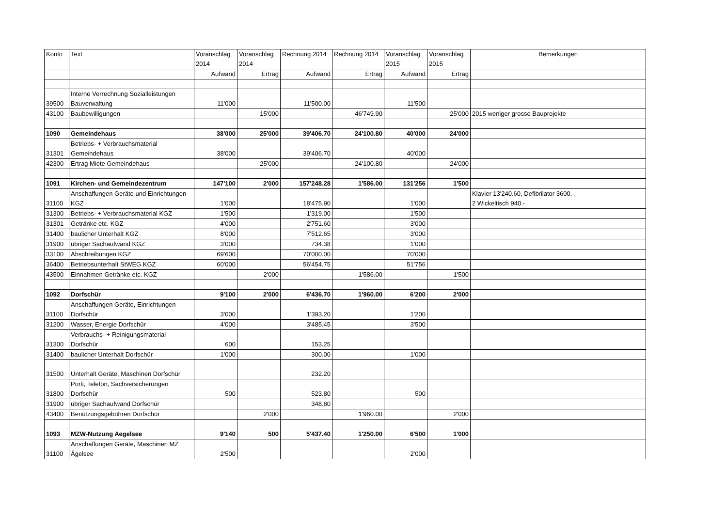| Konto | Text | Voranschlag 2014 | Voranschlag 2014 | Rechnung 2014 | Rechnung 2014 | Voranschlag 2015 | Voranschlag 2015 | Bemerkungen |
| --- | --- | --- | --- | --- | --- | --- | --- | --- |
| | | Aufwand | Ertrag | Aufwand | Ertrag | Aufwand | Ertrag | |
| 39500 | Interne Verrechnung Sozialleistungen Bauverwaltung | 11'000 | | 11'500.00 | | 11'500 | | |
| 43100 | Baubewilligungen | | 15'000 | | 46'749.90 | | 25'000 | 2015 weniger grosse Bauprojekte |
| 1090 | Gemeindehaus | 38'000 | 25'000 | 39'406.70 | 24'100.80 | 40'000 | 24'000 | |
| 31301 | Betriebs- + Verbrauchsmaterial Gemeindehaus | 38'000 | | 39'406.70 | | 40'000 | | |
| 42300 | Ertrag Miete Gemeindehaus | | 25'000 | | 24'100.80 | | 24'000 | |
| 1091 | Kirchen- und Gemeindezentrum | 147'100 | 2'000 | 157'248.28 | 1'586.00 | 131'256 | 1'500 | |
| 31100 | Anschaffungen Geräte und Einrichtungen KGZ | 1'000 | | 18'475.90 | | 1'000 | | Klavier 13'240.60, Defibrilator 3600.-, 2 Wickeltisch 940.- |
| 31300 | Betriebs- + Verbrauchsmaterial KGZ | 1'500 | | 1'319.00 | | 1'500 | | |
| 31301 | Getränke etc. KGZ | 4'000 | | 2'751.60 | | 3'000 | | |
| 31400 | baulicher Unterhalt KGZ | 8'000 | | 7'512.65 | | 3'000 | | |
| 31900 | übriger Sachaufwand KGZ | 3'000 | | 734.38 | | 1'000 | | |
| 33100 | Abschreibungen KGZ | 69'600 | | 70'000.00 | | 70'000 | | |
| 36400 | Betriebsunterhalt StWEG KGZ | 60'000 | | 56'454.75 | | 51'756 | | |
| 43500 | Einnahmen Getränke etc. KGZ | | 2'000 | | 1'586.00 | | 1'500 | |
| 1092 | Dorfschür | 9'100 | 2'000 | 6'436.70 | 1'960.00 | 6'200 | 2'000 | |
| 31100 | Anschaffungen Geräte, Einrichtungen Dorfschür | 3'000 | | 1'393.20 | | 1'200 | | |
| 31200 | Wasser, Energie Dorfschür | 4'000 | | 3'485.45 | | 3'500 | | |
| 31300 | Verbrauchs- + Reinigungsmaterial Dorfschür | 600 | | 153.25 | | | | |
| 31400 | baulicher Unterhalt Dorfschür | 1'000 | | 300.00 | | 1'000 | | |
| 31500 | Unterhalt Geräte, Maschinen Dorfschür | | | 232.20 | | | | |
| 31800 | Porti, Telefon, Sachversicherungen Dorfschür | 500 | | 523.80 | | 500 | | |
| 31900 | übriger Sachaufwand Dorfschür | | | 348.80 | | | | |
| 43400 | Benützungsgebühren Dorfschür | | 2'000 | | 1'960.00 | | 2'000 | |
| 1093 | MZW-Nutzung Aegelsee | 9'140 | 500 | 5'437.40 | 1'250.00 | 6'500 | 1'000 | |
| 31100 | Anschaffungen Geräte, Maschinen MZ Ägelsee | 2'500 | | | | 2'000 | | |